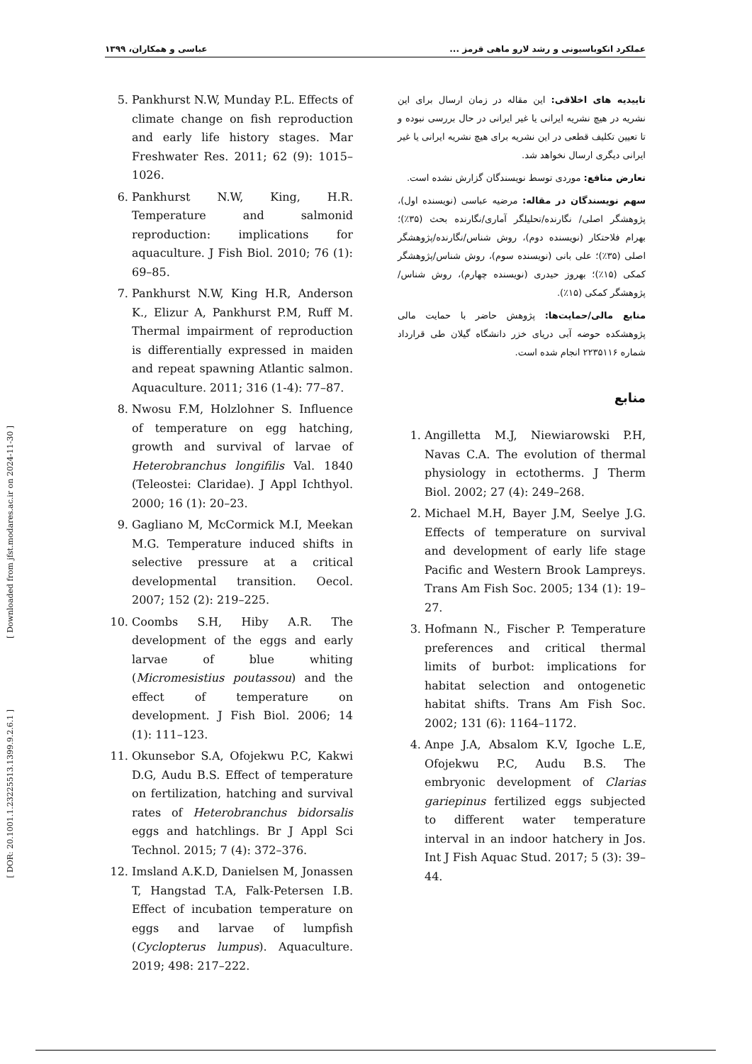عملکرد انکوباسیونی و رشد لارو ماهی قرمز ... عباسی و همکاران، ۱۳۹۹
تاییدیه های اخلاقی: این مقاله در زمان ارسال برای این نشریه در هیچ نشریه ایرانی یا غیر ایرانی در حال بررسی نبوده و تا تعیین تکلیف قطعی در این نشریه برای هیچ نشریه ایرانی یا غیر ایرانی دیگری ارسال نخواهد شد.
تعارض منافع: موردی توسط نویسندگان گزارش نشده است.
سهم نویسندگان در مقاله: مرضیه عباسی (نویسنده اول)، پژوهشگر اصلی/ نگارنده/تحلیلگر آماری/نگارنده بحث (۳۵٪)؛ بهرام فلاحتکار (نویسنده دوم)، روش شناس/نگارنده/پژوهشگر اصلی (۳۵٪)؛ علی بانی (نویسنده سوم)، روش شناس/پژوهشگر کمکی (۱۵٪)؛ بهروز حیدری (نویسنده چهارم)، روش شناس/ پژوهشگر کمکی (۱۵٪).
منابع مالی/حمایت‌ها: پژوهش حاضر با حمایت مالی پژوهشکده حوضه آبی دریای خزر دانشگاه گیلان طی قرارداد شماره ۲۲۳۵۱۱۶ انجام شده است.
منابع
1. Angilletta M.J, Niewiarowski P.H, Navas C.A. The evolution of thermal physiology in ectotherms. J Therm Biol. 2002; 27 (4): 249–268.
2. Michael M.H, Bayer J.M, Seelye J.G. Effects of temperature on survival and development of early life stage Pacific and Western Brook Lampreys. Trans Am Fish Soc. 2005; 134 (1): 19–27.
3. Hofmann N., Fischer P. Temperature preferences and critical thermal limits of burbot: implications for habitat selection and ontogenetic habitat shifts. Trans Am Fish Soc. 2002; 131 (6): 1164–1172.
4. Anpe J.A, Absalom K.V, Igoche L.E, Ofojekwu P.C, Audu B.S. The embryonic development of Clarias gariepinus fertilized eggs subjected to different water temperature interval in an indoor hatchery in Jos. Int J Fish Aquac Stud. 2017; 5 (3): 39–44.
5. Pankhurst N.W, Munday P.L. Effects of climate change on fish reproduction and early life history stages. Mar Freshwater Res. 2011; 62 (9): 1015–1026.
6. Pankhurst N.W, King, H.R. Temperature and salmonid reproduction: implications for aquaculture. J Fish Biol. 2010; 76 (1): 69–85.
7. Pankhurst N.W, King H.R, Anderson K., Elizur A, Pankhurst P.M, Ruff M. Thermal impairment of reproduction is differentially expressed in maiden and repeat spawning Atlantic salmon. Aquaculture. 2011; 316 (1-4): 77–87.
8. Nwosu F.M, Holzlohner S. Influence of temperature on egg hatching, growth and survival of larvae of Heterobranchus longifilis Val. 1840 (Teleostei: Claridae). J Appl Ichthyol. 2000; 16 (1): 20–23.
9. Gagliano M, McCormick M.I, Meekan M.G. Temperature induced shifts in selective pressure at a critical developmental transition. Oecol. 2007; 152 (2): 219–225.
10. Coombs S.H, Hiby A.R. The development of the eggs and early larvae of blue whiting (Micromesistius poutassou) and the effect of temperature on development. J Fish Biol. 2006; 14 (1): 111–123.
11. Okunsebor S.A, Ofojekwu P.C, Kakwi D.G, Audu B.S. Effect of temperature on fertilization, hatching and survival rates of Heterobranchus bidorsalis eggs and hatchlings. Br J Appl Sci Technol. 2015; 7 (4): 372–376.
12. Imsland A.K.D, Danielsen M, Jonassen T, Hangstad T.A, Falk-Petersen I.B. Effect of incubation temperature on eggs and larvae of lumpfish (Cyclopterus lumpus). Aquaculture. 2019; 498: 217–222.
[ Downloaded from jfst.modares.ac.ir on 2024-11-30 ]
[ DOR: 20.1001.1.23225513.1399.9.2.6.1 ]